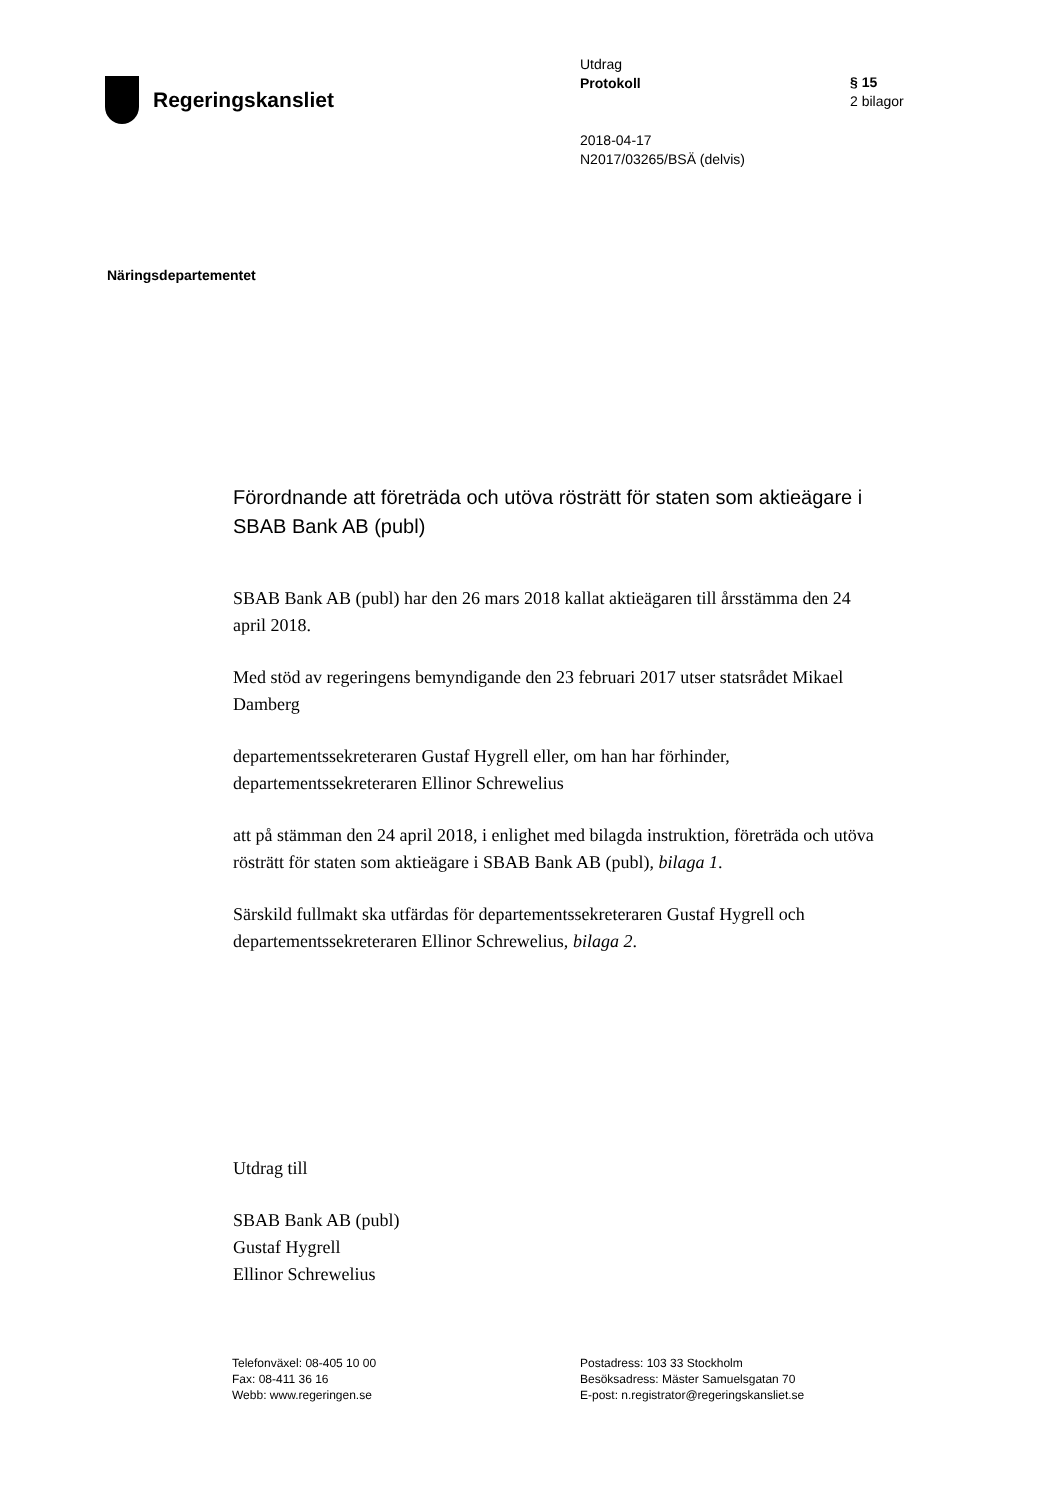Regeringskansliet
Utdrag
Protokoll
2018-04-17
N2017/03265/BSÄ (delvis)
§ 15
2 bilagor
Näringsdepartementet
Förordnande att företräda och utöva rösträtt för staten som aktieägare i SBAB Bank AB (publ)
SBAB Bank AB (publ) har den 26 mars 2018 kallat aktieägaren till årsstämma den 24 april 2018.
Med stöd av regeringens bemyndigande den 23 februari 2017 utser statsrådet Mikael Damberg
departementssekreteraren Gustaf Hygrell eller, om han har förhinder, departementssekreteraren Ellinor Schrewelius
att på stämman den 24 april 2018, i enlighet med bilagda instruktion, företräda och utöva rösträtt för staten som aktieägare i SBAB Bank AB (publ), bilaga 1.
Särskild fullmakt ska utfärdas för departementssekreteraren Gustaf Hygrell och departementssekreteraren Ellinor Schrewelius, bilaga 2.
Utdrag till
SBAB Bank AB (publ)
Gustaf Hygrell
Ellinor Schrewelius
Telefonväxel: 08-405 10 00
Fax: 08-411 36 16
Webb: www.regeringen.se
Postadress: 103 33 Stockholm
Besöksadress: Mäster Samuelsgatan 70
E-post: n.registrator@regeringskansliet.se